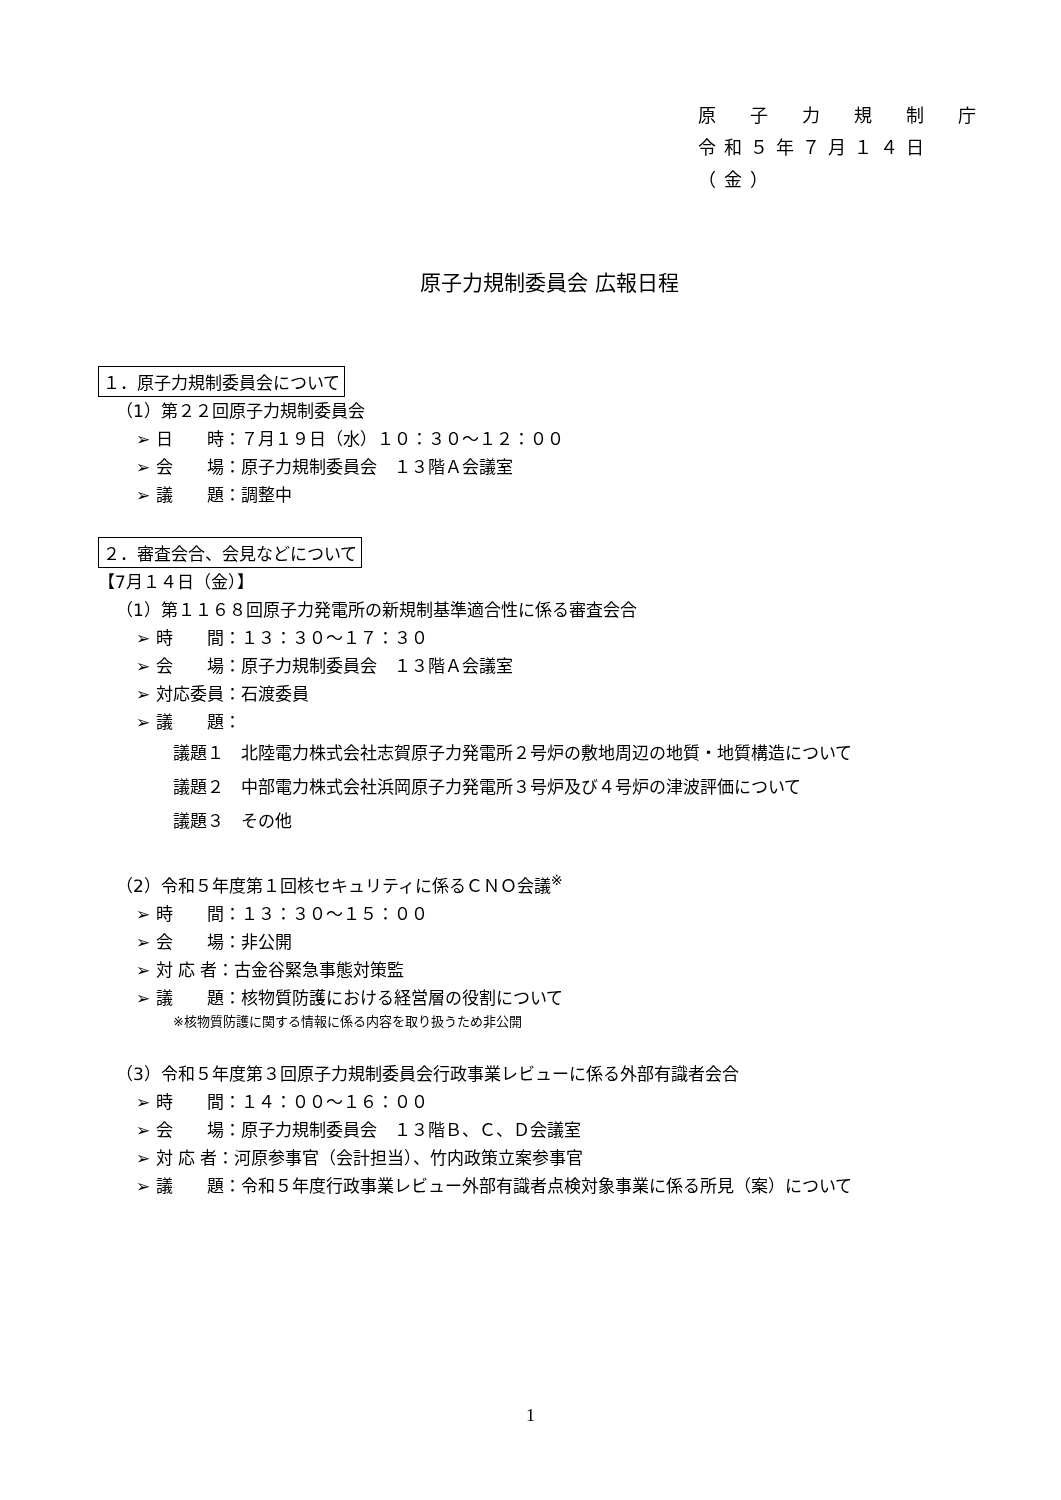原　子　力　規　制　庁
令和５年７月１４日（金）
原子力規制委員会 広報日程
１．原子力規制委員会について
（1）第２２回原子力規制委員会
➢ 日　　時：７月１９日（水）１０：３０～１２：００
➢ 会　　場：原子力規制委員会　１３階Ａ会議室
➢ 議　　題：調整中
２．審査会合、会見などについて
【7月１４日（金）】
（1）第１１６８回原子力発電所の新規制基準適合性に係る審査会合
➢ 時　　間：１３：３０～１７：３０
➢ 会　　場：原子力規制委員会　１３階Ａ会議室
➢ 対応委員：石渡委員
➢ 議　　題：
議題１　北陸電力株式会社志賀原子力発電所２号炉の敷地周辺の地質・地質構造について
議題２　中部電力株式会社浜岡原子力発電所３号炉及び４号炉の津波評価について
議題３　その他
（2）令和５年度第１回核セキュリティに係るＣＮＯ会議<sup>※</sup>
➢ 時　　間：１３：３０～１５：００
➢ 会　　場：非公開
➢ 対 応 者：古金谷緊急事態対策監
➢ 議　　題：核物質防護における経営層の役割について
※核物質防護に関する情報に係る内容を取り扱うため非公開
（3）令和５年度第３回原子力規制委員会行政事業レビューに係る外部有識者会合
➢ 時　　間：１４：００～１６：００
➢ 会　　場：原子力規制委員会　１３階Ｂ、Ｃ、Ｄ会議室
➢ 対 応 者：河原参事官（会計担当）、竹内政策立案参事官
➢ 議　　題：令和５年度行政事業レビュー外部有識者点検対象事業に係る所見（案）について
1